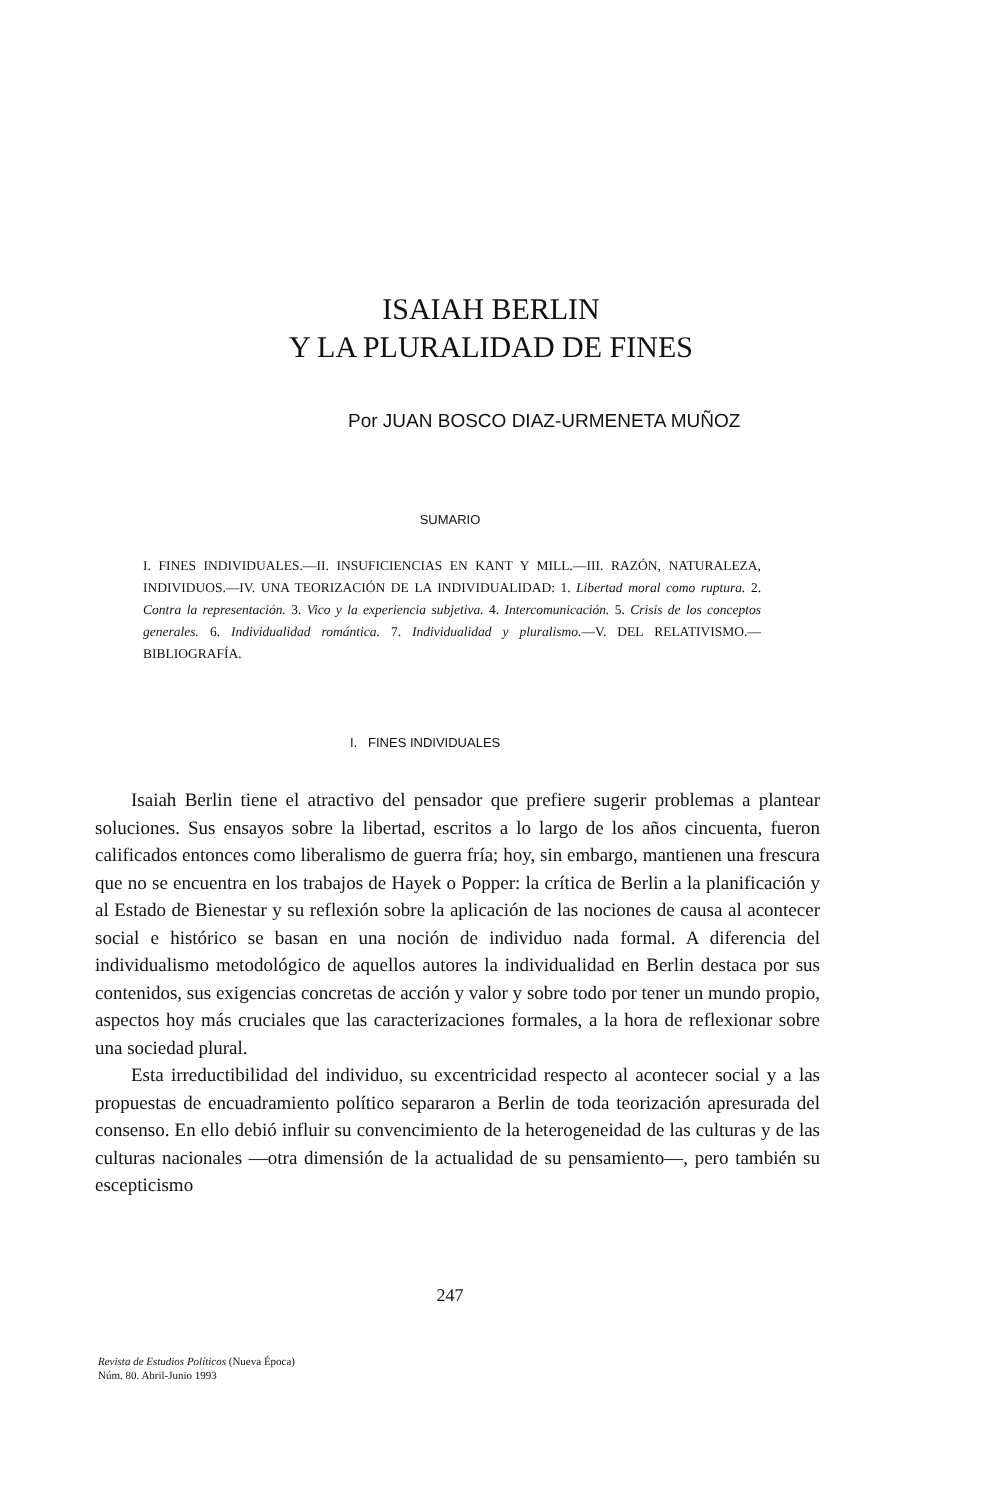ISAIAH BERLIN
Y LA PLURALIDAD DE FINES
Por JUAN BOSCO DIAZ-URMENETA MUÑOZ
SUMARIO
I. FINES INDIVIDUALES.—II. INSUFICIENCIAS EN KANT Y MILL.—III. RAZÓN, NATURALEZA, INDIVIDUOS.—IV. UNA TEORIZACIÓN DE LA INDIVIDUALIDAD: 1. Libertad moral como ruptura. 2. Contra la representación. 3. Vico y la experiencia subjetiva. 4. Intercomunicación. 5. Crisis de los conceptos generales. 6. Individualidad romántica. 7. Individualidad y pluralismo.—V. DEL RELATIVISMO.—BIBLIOGRAFÍA.
I. FINES INDIVIDUALES
Isaiah Berlin tiene el atractivo del pensador que prefiere sugerir problemas a plantear soluciones. Sus ensayos sobre la libertad, escritos a lo largo de los años cincuenta, fueron calificados entonces como liberalismo de guerra fría; hoy, sin embargo, mantienen una frescura que no se encuentra en los trabajos de Hayek o Popper: la crítica de Berlin a la planificación y al Estado de Bienestar y su reflexión sobre la aplicación de las nociones de causa al acontecer social e histórico se basan en una noción de individuo nada formal. A diferencia del individualismo metodológico de aquellos autores la individualidad en Berlin destaca por sus contenidos, sus exigencias concretas de acción y valor y sobre todo por tener un mundo propio, aspectos hoy más cruciales que las caracterizaciones formales, a la hora de reflexionar sobre una sociedad plural.
Esta irreductibilidad del individuo, su excentricidad respecto al acontecer social y a las propuestas de encuadramiento político separaron a Berlin de toda teorización apresurada del consenso. En ello debió influir su convencimiento de la heterogeneidad de las culturas y de las culturas nacionales —otra dimensión de la actualidad de su pensamiento—, pero también su escepticismo
247
Revista de Estudios Políticos (Nueva Época)
Núm. 80. Abril-Junio 1993